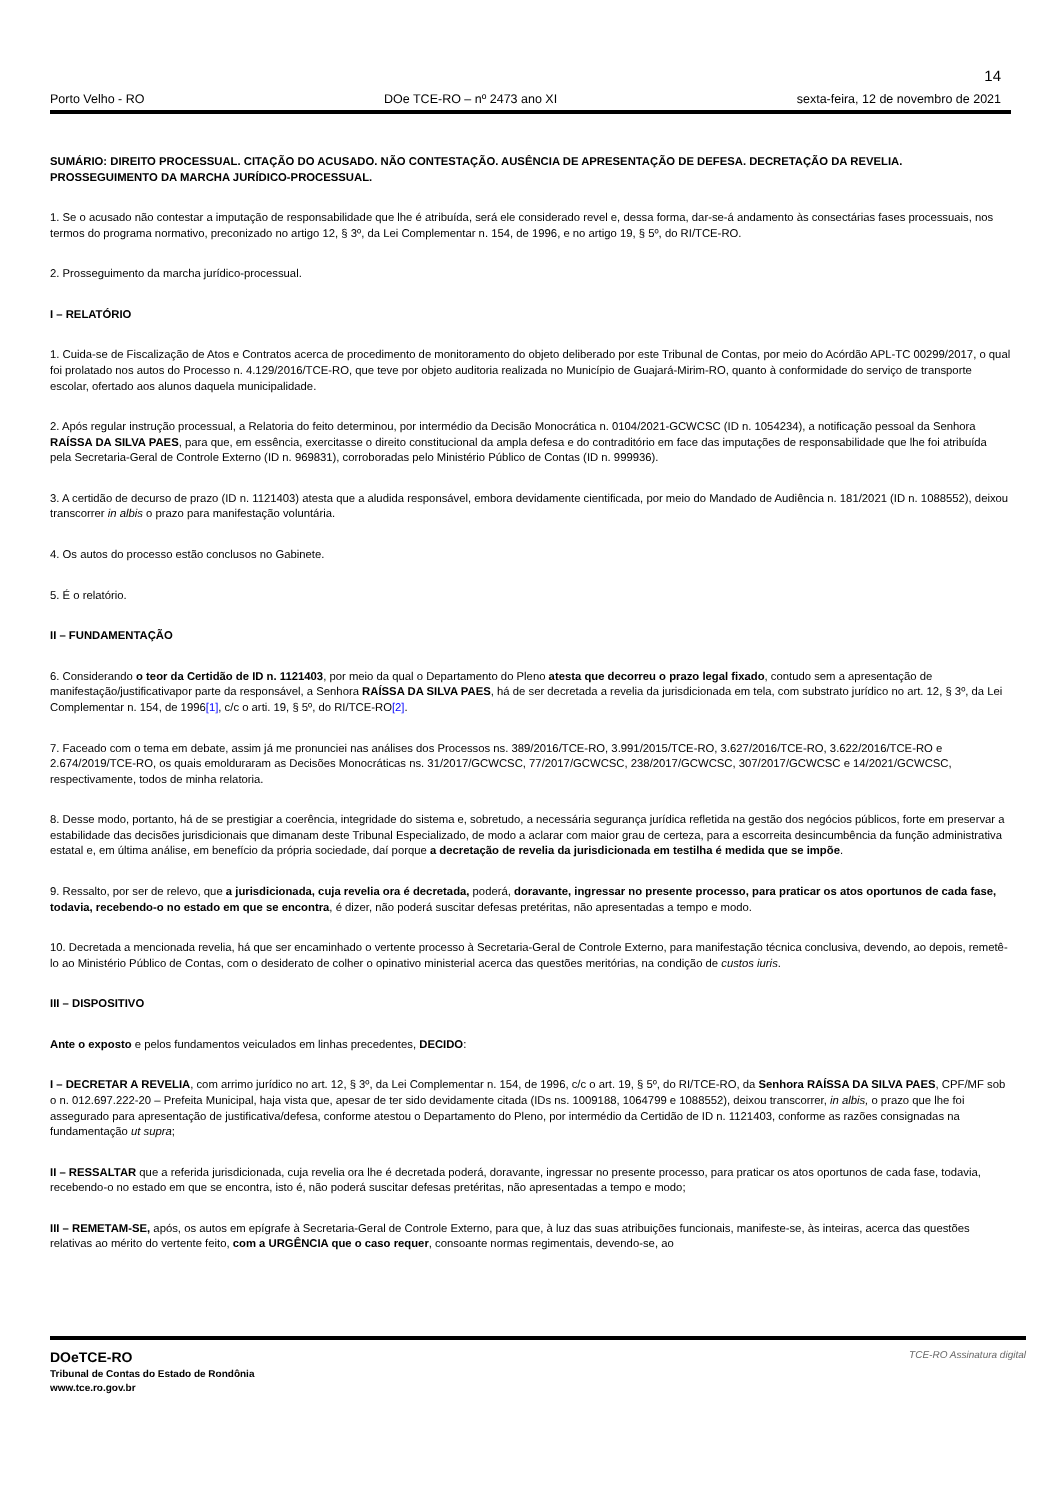14
Porto Velho - RO DOe TCE-RO – nº 2473 ano XI sexta-feira, 12 de novembro de 2021
SUMÁRIO: DIREITO PROCESSUAL. CITAÇÃO DO ACUSADO. NÃO CONTESTAÇÃO. AUSÊNCIA DE APRESENTAÇÃO DE DEFESA. DECRETAÇÃO DA REVELIA. PROSSEGUIMENTO DA MARCHA JURÍDICO-PROCESSUAL.
1. Se o acusado não contestar a imputação de responsabilidade que lhe é atribuída, será ele considerado revel e, dessa forma, dar-se-á andamento às consectárias fases processuais, nos termos do programa normativo, preconizado no artigo 12, § 3º, da Lei Complementar n. 154, de 1996, e no artigo 19, § 5º, do RI/TCE-RO.
2. Prosseguimento da marcha jurídico-processual.
I – RELATÓRIO
1. Cuida-se de Fiscalização de Atos e Contratos acerca de procedimento de monitoramento do objeto deliberado por este Tribunal de Contas, por meio do Acórdão APL-TC 00299/2017, o qual foi prolatado nos autos do Processo n. 4.129/2016/TCE-RO, que teve por objeto auditoria realizada no Município de Guajará-Mirim-RO, quanto à conformidade do serviço de transporte escolar, ofertado aos alunos daquela municipalidade.
2. Após regular instrução processual, a Relatoria do feito determinou, por intermédio da Decisão Monocrática n. 0104/2021-GCWCSC (ID n. 1054234), a notificação pessoal da Senhora RAÍSSA DA SILVA PAES, para que, em essência, exercitasse o direito constitucional da ampla defesa e do contraditório em face das imputações de responsabilidade que lhe foi atribuída pela Secretaria-Geral de Controle Externo (ID n. 969831), corroboradas pelo Ministério Público de Contas (ID n. 999936).
3. A certidão de decurso de prazo (ID n. 1121403) atesta que a aludida responsável, embora devidamente cientificada, por meio do Mandado de Audiência n. 181/2021 (ID n. 1088552), deixou transcorrer in albis o prazo para manifestação voluntária.
4. Os autos do processo estão conclusos no Gabinete.
5. É o relatório.
II – FUNDAMENTAÇÃO
6. Considerando o teor da Certidão de ID n. 1121403, por meio da qual o Departamento do Pleno atesta que decorreu o prazo legal fixado, contudo sem a apresentação de manifestação/justificativapor parte da responsável, a Senhora RAÍSSA DA SILVA PAES, há de ser decretada a revelia da jurisdicionada em tela, com substrato jurídico no art. 12, § 3º, da Lei Complementar n. 154, de 1996[1], c/c o arti. 19, § 5º, do RI/TCE-RO[2].
7. Faceado com o tema em debate, assim já me pronunciei nas análises dos Processos ns. 389/2016/TCE-RO, 3.991/2015/TCE-RO, 3.627/2016/TCE-RO, 3.622/2016/TCE-RO e 2.674/2019/TCE-RO, os quais emolduraram as Decisões Monocráticas ns. 31/2017/GCWCSC, 77/2017/GCWCSC, 238/2017/GCWCSC, 307/2017/GCWCSC e 14/2021/GCWCSC, respectivamente, todos de minha relatoria.
8. Desse modo, portanto, há de se prestigiar a coerência, integridade do sistema e, sobretudo, a necessária segurança jurídica refletida na gestão dos negócios públicos, forte em preservar a estabilidade das decisões jurisdicionais que dimanam deste Tribunal Especializado, de modo a aclarar com maior grau de certeza, para a escorreita desincumbência da função administrativa estatal e, em última análise, em benefício da própria sociedade, daí porque a decretação de revelia da jurisdicionada em testilha é medida que se impõe.
9. Ressalto, por ser de relevo, que a jurisdicionada, cuja revelia ora é decretada, poderá, doravante, ingressar no presente processo, para praticar os atos oportunos de cada fase, todavia, recebendo-o no estado em que se encontra, é dizer, não poderá suscitar defesas pretéritas, não apresentadas a tempo e modo.
10. Decretada a mencionada revelia, há que ser encaminhado o vertente processo à Secretaria-Geral de Controle Externo, para manifestação técnica conclusiva, devendo, ao depois, remetê-lo ao Ministério Público de Contas, com o desiderato de colher o opinativo ministerial acerca das questões meritórias, na condição de custos iuris.
III – DISPOSITIVO
Ante o exposto e pelos fundamentos veiculados em linhas precedentes, DECIDO:
I – DECRETAR A REVELIA, com arrimo jurídico no art. 12, § 3º, da Lei Complementar n. 154, de 1996, c/c o art. 19, § 5º, do RI/TCE-RO, da Senhora RAÍSSA DA SILVA PAES, CPF/MF sob o n. 012.697.222-20 – Prefeita Municipal, haja vista que, apesar de ter sido devidamente citada (IDs ns. 1009188, 1064799 e 1088552), deixou transcorrer, in albis, o prazo que lhe foi assegurado para apresentação de justificativa/defesa, conforme atestou o Departamento do Pleno, por intermédio da Certidão de ID n. 1121403, conforme as razões consignadas na fundamentação ut supra;
II – RESSALTAR que a referida jurisdicionada, cuja revelia ora lhe é decretada poderá, doravante, ingressar no presente processo, para praticar os atos oportunos de cada fase, todavia, recebendo-o no estado em que se encontra, isto é, não poderá suscitar defesas pretéritas, não apresentadas a tempo e modo;
III – REMETAM-SE, após, os autos em epígrafe à Secretaria-Geral de Controle Externo, para que, à luz das suas atribuições funcionais, manifeste-se, às inteiras, acerca das questões relativas ao mérito do vertente feito, com a URGÊNCIA que o caso requer, consoante normas regimentais, devendo-se, ao
DOeTCE-RO
Tribunal de Contas do Estado de Rondônia
www.tce.ro.gov.br
TCE-RO Assinatura digital